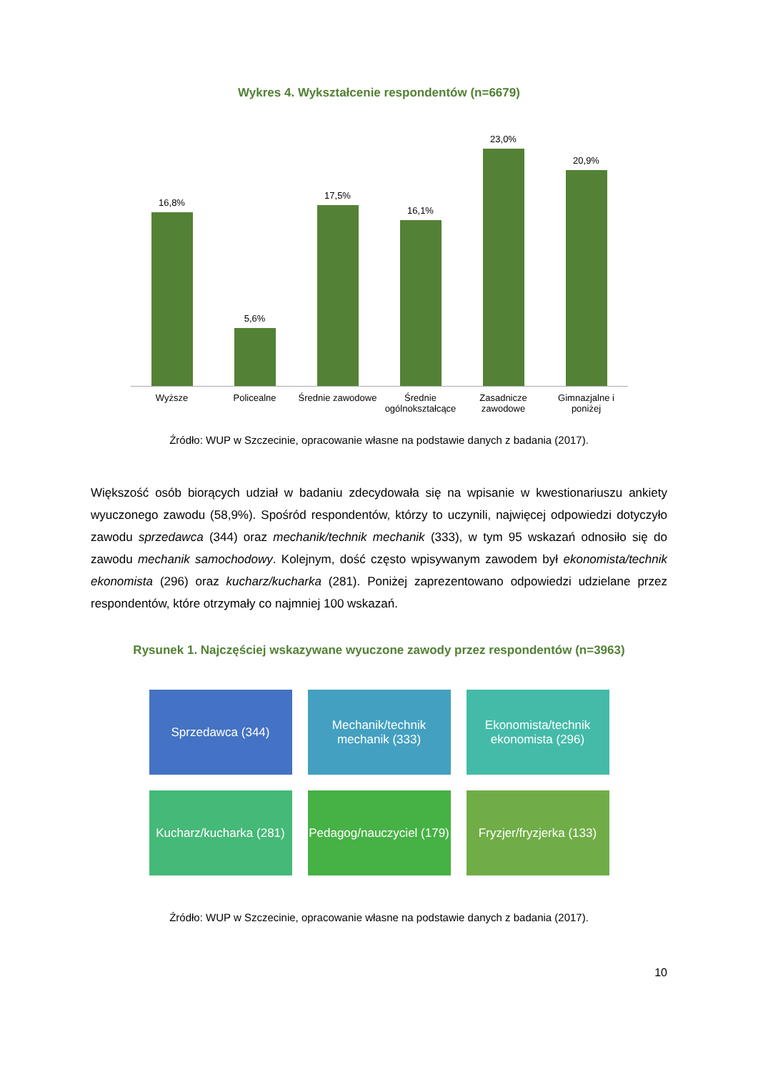Wykres 4. Wykształcenie respondentów (n=6679)
16,8%
5,6%
17,5%
16,1%
23,0%
20,9%
Wyższe Policealne Średnie zawodowe Średnie ogólnokształcące Zasadnicze zawodowe Gimnazjalne i poniżej
Źródło: WUP w Szczecinie, opracowanie własne na podstawie danych z badania (2017).
Większość osób biorących udział w badaniu zdecydowała się na wpisanie w kwestionariuszu ankiety wyuczonego zawodu (58,9%). Spośród respondentów, którzy to uczynili, najwięcej odpowiedzi dotyczyło zawodu sprzedawca (344) oraz mechanik/technik mechanik (333), w tym 95 wskazań odnosiło się do zawodu mechanik samochodowy. Kolejnym, dość często wpisywanym zawodem był ekonomista/technik ekonomista (296) oraz kucharz/kucharka (281). Poniżej zaprezentowano odpowiedzi udzielane przez respondentów, które otrzymały co najmniej 100 wskazań.
Rysunek 1. Najczęściej wskazywane wyuczone zawody przez respondentów (n=3963)
Sprzedawca (344)
Mechanik/technik mechanik (333)
Ekonomista/technik ekonomista (296)
Kucharz/kucharka (281)
Pedagog/nauczyciel (179)
Fryzjer/fryzjerka (133)
Źródło: WUP w Szczecinie, opracowanie własne na podstawie danych z badania (2017).
10